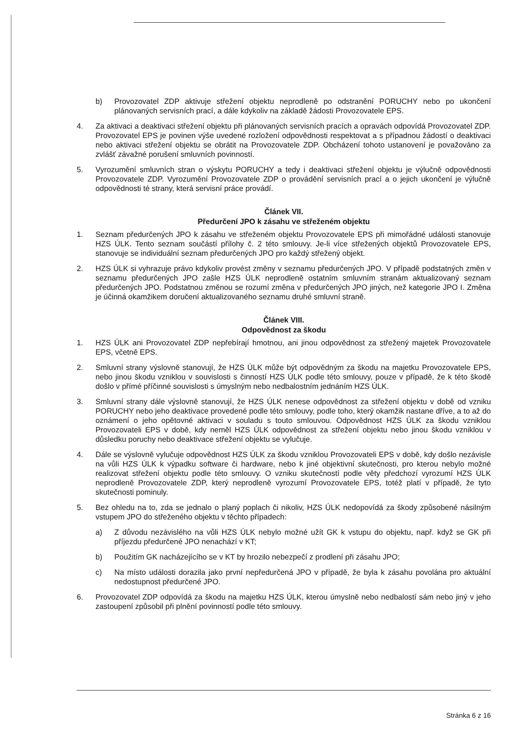b) Provozovatel ZDP aktivuje střežení objektu neprodleně po odstranění PORUCHY nebo po ukončení plánovaných servisních prací, a dále kdykoliv na základě žádosti Provozovatele EPS.
4. Za aktivaci a deaktivaci střežení objektu při plánovaných servisních pracích a opravách odpovídá Provozovatel ZDP. Provozovatel EPS je povinen výše uvedené rozložení odpovědnosti respektovat a s případnou žádostí o deaktivaci nebo aktivaci střežení objektu se obrátit na Provozovatele ZDP. Obcházení tohoto ustanovení je považováno za zvlášť závažné porušení smluvních povinností.
5. Vyrozumění smluvních stran o výskytu PORUCHY a tedy i deaktivaci střežení objektu je výlučně odpovědnosti Provozovatele ZDP. Vyrozumění Provozovatele ZDP o provádění servisních prací a o jejich ukončení je výlučně odpovědnosti té strany, která servisní práce provádí.
Článek VII.
Předurčení JPO k zásahu ve střeženém objektu
1. Seznam předurčených JPO k zásahu ve střeženém objektu Provozovatele EPS při mimořádné události stanovuje HZS ÚLK. Tento seznam součástí přílohy č. 2 této smlouvy. Je-li více střežených objektů Provozovatele EPS, stanovuje se individuální seznam předurčených JPO pro každý střežený objekt.
2. HZS ÚLK si vyhrazuje právo kdykoliv provést změny v seznamu předurčených JPO. V případě podstatných změn v seznamu předurčených JPO zašle HZS ÚLK neprodleně ostatním smluvním stranám aktualizovaný seznam předurčených JPO. Podstatnou změnou se rozumí změna v předurčených JPO jiných, než kategorie JPO I. Změna je účinná okamžikem doručení aktualizovaného seznamu druhé smluvní straně.
Článek VIII.
Odpovědnost za škodu
1. HZS ÚLK ani Provozovatel ZDP nepřebírají hmotnou, ani jinou odpovědnost za střežený majetek Provozovatele EPS, včetně EPS.
2. Smluvní strany výslovně stanovují, že HZS ÚLK může být odpovědným za škodu na majetku Provozovatele EPS, nebo jinou škodu vzniklou v souvislosti s činností HZS ÚLK podle této smlouvy, pouze v případě, že k této škodě došlo v přímé příčinné souvislosti s úmyslným nebo nedbalostním jednáním HZS ÚLK.
3. Smluvní strany dále výslovně stanovují, že HZS ÚLK nenese odpovědnost za střežení objektu v době od vzniku PORUCHY nebo jeho deaktivace provedené podle této smlouvy, podle toho, který okamžik nastane dříve, a to až do oznámení o jeho opětovné aktivaci v souladu s touto smlouvou. Odpovědnost HZS ÚLK za škodu vzniklou Provozovateli EPS v době, kdy neměl HZS ÚLK odpovědnost za střežení objektu nebo jinou škodu vzniklou v důsledku poruchy nebo deaktivace střežení objektu se vylučuje.
4. Dále se výslovně vylučuje odpovědnost HZS ÚLK za škodu vzniklou Provozovateli EPS v době, kdy došlo nezávisle na vůli HZS ÚLK k výpadku software či hardware, nebo k jiné objektivní skutečnosti, pro kterou nebylo možné realizovat střežení objektu podle této smlouvy. O vzniku skutečností podle věty předchozí vyrozumí HZS ÚLK neprodleně Provozovatele ZDP, který neprodleně vyrozumí Provozovatele EPS, totéž platí v případě, že tyto skutečnosti pominuly.
5. Bez ohledu na to, zda se jednalo o planý poplach či nikoliv, HZS ÚLK nedopovídá za škody způsobené násilným vstupem JPO do střeženého objektu v těchto případech:
a) Z důvodu nezávislého na vůli HZS ÚLK nebylo možné užít GK k vstupu do objektu, např. když se GK při příjezdu předurčené JPO nenachází v KT;
b) Použitím GK nacházejícího se v KT by hrozilo nebezpečí z prodlení při zásahu JPO;
c) Na místo události dorazila jako první nepředurčená JPO v případě, že byla k zásahu povolána pro aktuální nedostupnost předurčené JPO.
6. Provozovatel ZDP odpovídá za škodu na majetku HZS ÚLK, kterou úmyslně nebo nedbalostí sám nebo jiný v jeho zastoupení způsobil při plnění povinností podle této smlouvy.
Stránka 6 z 16